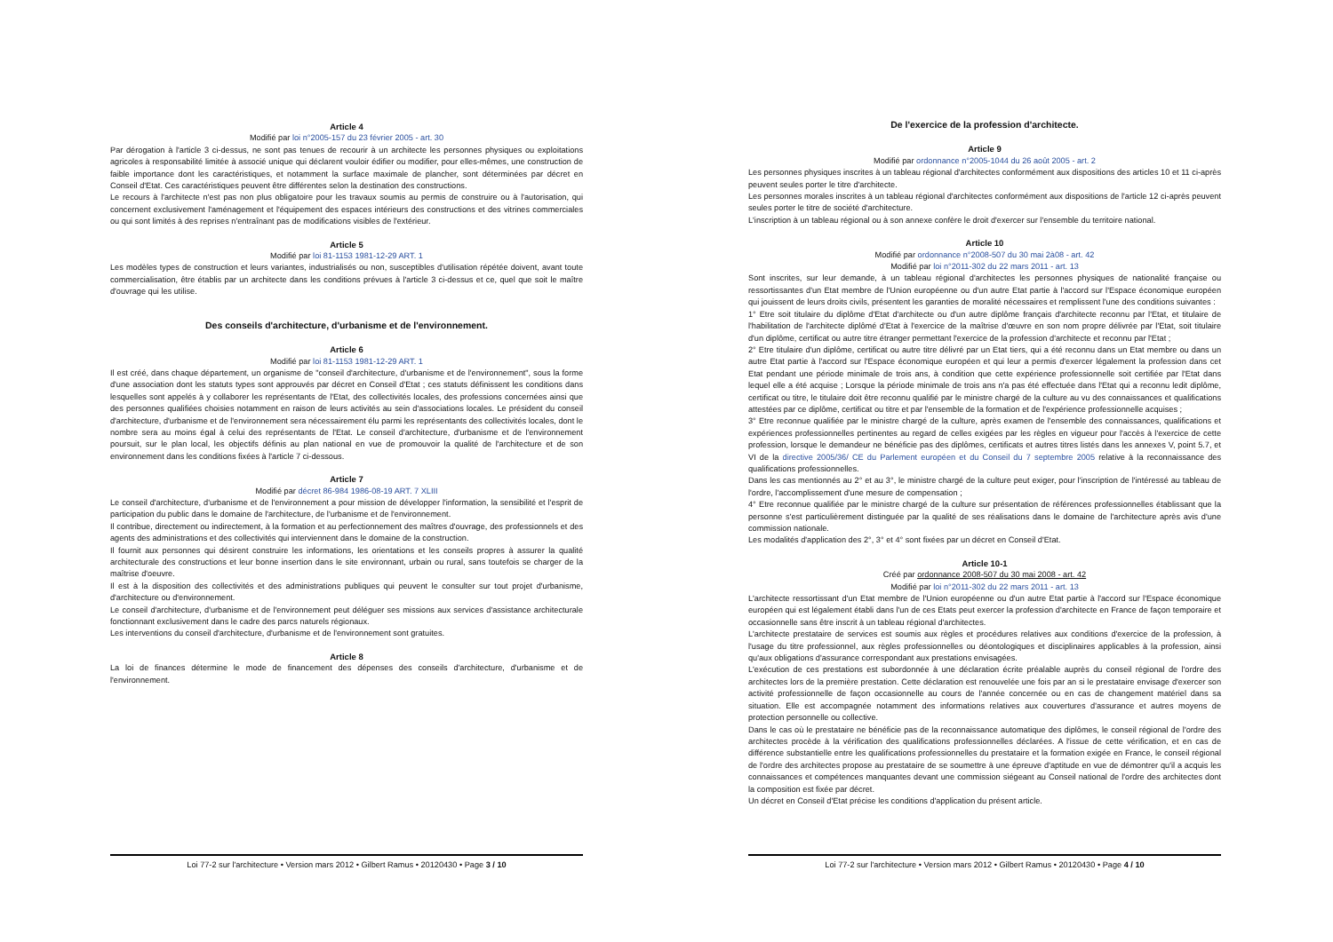Article 4
Modifié par loi n°2005-157 du 23 février 2005 - art. 30
Par dérogation à l'article 3 ci-dessus, ne sont pas tenues de recourir à un architecte les personnes physiques ou exploitations agricoles à responsabilité limitée à associé unique qui déclarent vouloir édifier ou modifier, pour elles-mêmes, une construction de faible importance dont les caractéristiques, et notamment la surface maximale de plancher, sont déterminées par décret en Conseil d'Etat. Ces caractéristiques peuvent être différentes selon la destination des constructions.
Le recours à l'architecte n'est pas non plus obligatoire pour les travaux soumis au permis de construire ou à l'autorisation, qui concernent exclusivement l'aménagement et l'équipement des espaces intérieurs des constructions et des vitrines commerciales ou qui sont limités à des reprises n'entraînant pas de modifications visibles de l'extérieur.
Article 5
Modifié par loi 81-1153 1981-12-29 ART. 1
Les modèles types de construction et leurs variantes, industrialisés ou non, susceptibles d'utilisation répétée doivent, avant toute commercialisation, être établis par un architecte dans les conditions prévues à l'article 3 ci-dessus et ce, quel que soit le maître d'ouvrage qui les utilise.
Des conseils d'architecture, d'urbanisme et de l'environnement.
Article 6
Modifié par loi 81-1153 1981-12-29 ART. 1
Il est créé, dans chaque département, un organisme de "conseil d'architecture, d'urbanisme et de l'environnement", sous la forme d'une association dont les statuts types sont approuvés par décret en Conseil d'Etat ; ces statuts définissent les conditions dans lesquelles sont appelés à y collaborer les représentants de l'Etat, des collectivités locales, des professions concernées ainsi que des personnes qualifiées choisies notamment en raison de leurs activités au sein d'associations locales. Le président du conseil d'architecture, d'urbanisme et de l'environnement sera nécessairement élu parmi les représentants des collectivités locales, dont le nombre sera au moins égal à celui des représentants de l'Etat. Le conseil d'architecture, d'urbanisme et de l'environnement poursuit, sur le plan local, les objectifs définis au plan national en vue de promouvoir la qualité de l'architecture et de son environnement dans les conditions fixées à l'article 7 ci-dessous.
Article 7
Modifié par décret 86-984 1986-08-19 ART. 7 XLIII
Le conseil d'architecture, d'urbanisme et de l'environnement a pour mission de développer l'information, la sensibilité et l'esprit de participation du public dans le domaine de l'architecture, de l'urbanisme et de l'environnement.
Il contribue, directement ou indirectement, à la formation et au perfectionnement des maîtres d'ouvrage, des professionnels et des agents des administrations et des collectivités qui interviennent dans le domaine de la construction.
Il fournit aux personnes qui désirent construire les informations, les orientations et les conseils propres à assurer la qualité architecturale des constructions et leur bonne insertion dans le site environnant, urbain ou rural, sans toutefois se charger de la maîtrise d'oeuvre.
Il est à la disposition des collectivités et des administrations publiques qui peuvent le consulter sur tout projet d'urbanisme, d'architecture ou d'environnement.
Le conseil d'architecture, d'urbanisme et de l'environnement peut déléguer ses missions aux services d'assistance architecturale fonctionnant exclusivement dans le cadre des parcs naturels régionaux.
Les interventions du conseil d'architecture, d'urbanisme et de l'environnement sont gratuites.
Article 8
La loi de finances détermine le mode de financement des dépenses des conseils d'architecture, d'urbanisme et de l'environnement.
Loi 77-2 sur l'architecture • Version mars 2012 • Gilbert Ramus • 20120430 • Page 3 / 10
De l'exercice de la profession d'architecte.
Article 9
Modifié par ordonnance n°2005-1044 du 26 août 2005 - art. 2
Les personnes physiques inscrites à un tableau régional d'architectes conformément aux dispositions des articles 10 et 11 ci-après peuvent seules porter le titre d'architecte.
Les personnes morales inscrites à un tableau régional d'architectes conformément aux dispositions de l'article 12 ci-après peuvent seules porter le titre de société d'architecture.
L'inscription à un tableau régional ou à son annexe confère le droit d'exercer sur l'ensemble du territoire national.
Article 10
Modifié par ordonnance n°2008-507 du 30 mai 2à08 - art. 42
Modifié par loi n°2011-302 du 22 mars 2011 - art. 13
Sont inscrites, sur leur demande, à un tableau régional d'architectes les personnes physiques de nationalité française ou ressortissantes d'un Etat membre de l'Union européenne ou d'un autre Etat partie à l'accord sur l'Espace économique européen qui jouissent de leurs droits civils, présentent les garanties de moralité nécessaires et remplissent l'une des conditions suivantes :
1° Etre soit titulaire du diplôme d'Etat d'architecte ou d'un autre diplôme français d'architecte reconnu par l'Etat, et titulaire de l'habilitation de l'architecte diplômé d'Etat à l'exercice de la maîtrise d'œuvre en son nom propre délivrée par l'Etat, soit titulaire d'un diplôme, certificat ou autre titre étranger permettant l'exercice de la profession d'architecte et reconnu par l'Etat ;
2° Etre titulaire d'un diplôme, certificat ou autre titre délivré par un Etat tiers, qui a été reconnu dans un Etat membre ou dans un autre Etat partie à l'accord sur l'Espace économique européen et qui leur a permis d'exercer légalement la profession dans cet Etat pendant une période minimale de trois ans, à condition que cette expérience professionnelle soit certifiée par l'Etat dans lequel elle a été acquise ; Lorsque la période minimale de trois ans n'a pas été effectuée dans l'Etat qui a reconnu ledit diplôme, certificat ou titre, le titulaire doit être reconnu qualifié par le ministre chargé de la culture au vu des connaissances et qualifications attestées par ce diplôme, certificat ou titre et par l'ensemble de la formation et de l'expérience professionnelle acquises ;
3° Etre reconnue qualifiée par le ministre chargé de la culture, après examen de l'ensemble des connaissances, qualifications et expériences professionnelles pertinentes au regard de celles exigées par les règles en vigueur pour l'accès à l'exercice de cette profession, lorsque le demandeur ne bénéficie pas des diplômes, certificats et autres titres listés dans les annexes V, point 5.7, et VI de la directive 2005/36/ CE du Parlement européen et du Conseil du 7 septembre 2005 relative à la reconnaissance des qualifications professionnelles.
Dans les cas mentionnés au 2° et au 3°, le ministre chargé de la culture peut exiger, pour l'inscription de l'intéressé au tableau de l'ordre, l'accomplissement d'une mesure de compensation ;
4° Etre reconnue qualifiée par le ministre chargé de la culture sur présentation de références professionnelles établissant que la personne s'est particulièrement distinguée par la qualité de ses réalisations dans le domaine de l'architecture après avis d'une commission nationale.
Les modalités d'application des 2°, 3° et 4° sont fixées par un décret en Conseil d'Etat.
Article 10-1
Créé par ordonnance 2008-507 du 30 mai 2008 - art. 42
Modifié par loi n°2011-302 du 22 mars 2011 - art. 13
L'architecte ressortissant d'un Etat membre de l'Union européenne ou d'un autre Etat partie à l'accord sur l'Espace économique européen qui est légalement établi dans l'un de ces Etats peut exercer la profession d'architecte en France de façon temporaire et occasionnelle sans être inscrit à un tableau régional d'architectes.
L'architecte prestataire de services est soumis aux règles et procédures relatives aux conditions d'exercice de la profession, à l'usage du titre professionnel, aux règles professionnelles ou déontologiques et disciplinaires applicables à la profession, ainsi qu'aux obligations d'assurance correspondant aux prestations envisagées.
L'exécution de ces prestations est subordonnée à une déclaration écrite préalable auprès du conseil régional de l'ordre des architectes lors de la première prestation. Cette déclaration est renouvelée une fois par an si le prestataire envisage d'exercer son activité professionnelle de façon occasionnelle au cours de l'année concernée ou en cas de changement matériel dans sa situation. Elle est accompagnée notamment des informations relatives aux couvertures d'assurance et autres moyens de protection personnelle ou collective.
Dans le cas où le prestataire ne bénéficie pas de la reconnaissance automatique des diplômes, le conseil régional de l'ordre des architectes procède à la vérification des qualifications professionnelles déclarées. A l'issue de cette vérification, et en cas de différence substantielle entre les qualifications professionnelles du prestataire et la formation exigée en France, le conseil régional de l'ordre des architectes propose au prestataire de se soumettre à une épreuve d'aptitude en vue de démontrer qu'il a acquis les connaissances et compétences manquantes devant une commission siégeant au Conseil national de l'ordre des architectes dont la composition est fixée par décret.
Un décret en Conseil d'Etat précise les conditions d'application du présent article.
Loi 77-2 sur l'architecture • Version mars 2012 • Gilbert Ramus • 20120430 • Page 4 / 10